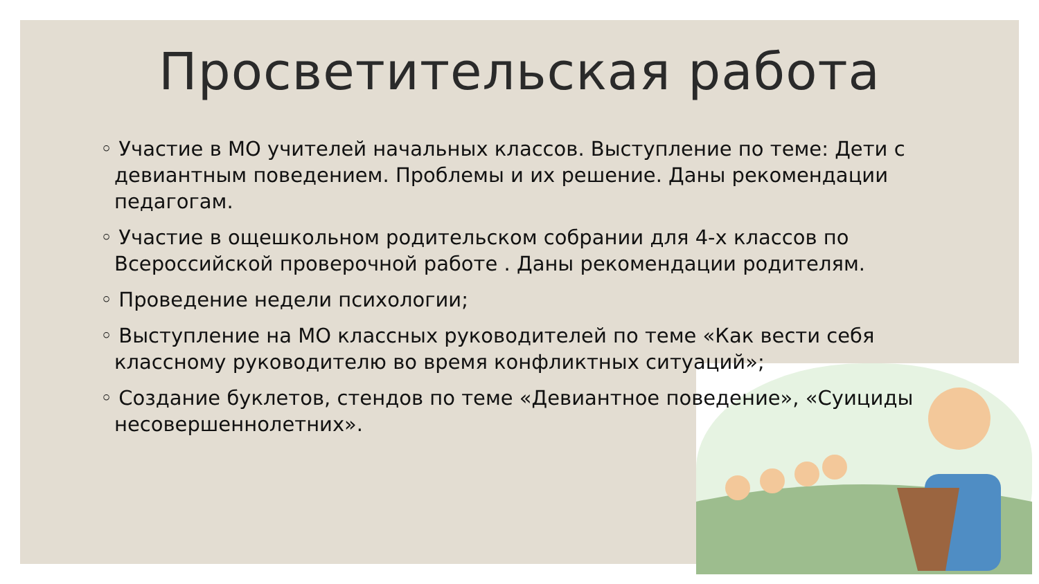Просветительская работа
◦ Участие в МО учителей начальных классов. Выступление по теме: Дети с девиантным поведением. Проблемы и их решение. Даны рекомендации педагогам.
◦ Участие в ощешкольном родительском собрании для 4-х классов по Всероссийской проверочной работе . Даны рекомендации родителям.
◦ Проведение недели психологии;
◦ Выступление на МО классных руководителей по теме «Как вести себя классному руководителю во время конфликтных ситуаций»;
◦ Создание буклетов, стендов по теме «Девиантное поведение», «Суициды несовершеннолетних».